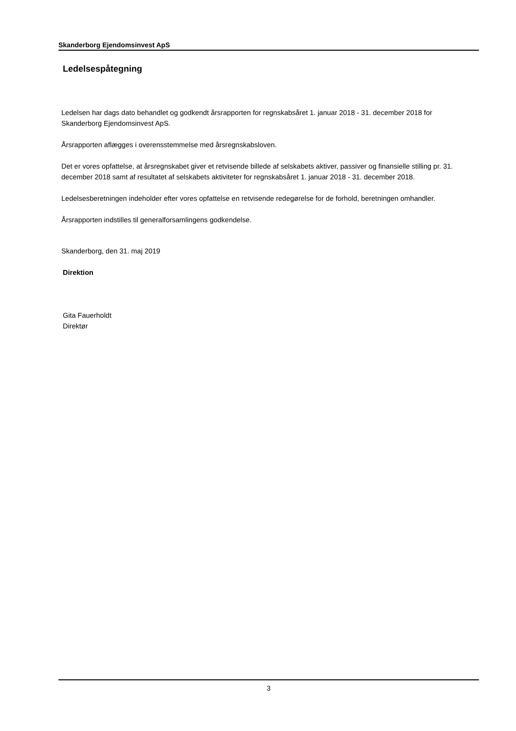Skanderborg Ejendomsinvest ApS
Ledelsespåtegning
Ledelsen har dags dato behandlet og godkendt årsrapporten for regnskabsåret 1. januar 2018 - 31. december 2018 for Skanderborg Ejendomsinvest ApS.
Årsrapporten aflægges i overensstemmelse med årsregnskabsloven.
Det er vores opfattelse, at årsregnskabet giver et retvisende billede af selskabets aktiver, passiver og finansielle stilling pr. 31. december 2018 samt af resultatet af selskabets aktiviteter for regnskabsåret 1. januar 2018 - 31. december 2018.
Ledelsesberetningen indeholder efter vores opfattelse en retvisende redegørelse for de forhold, beretningen omhandler.
Årsrapporten indstilles til generalforsamlingens godkendelse.
Skanderborg, den 31. maj 2019
Direktion
Gita Fauerholdt
Direktør
3